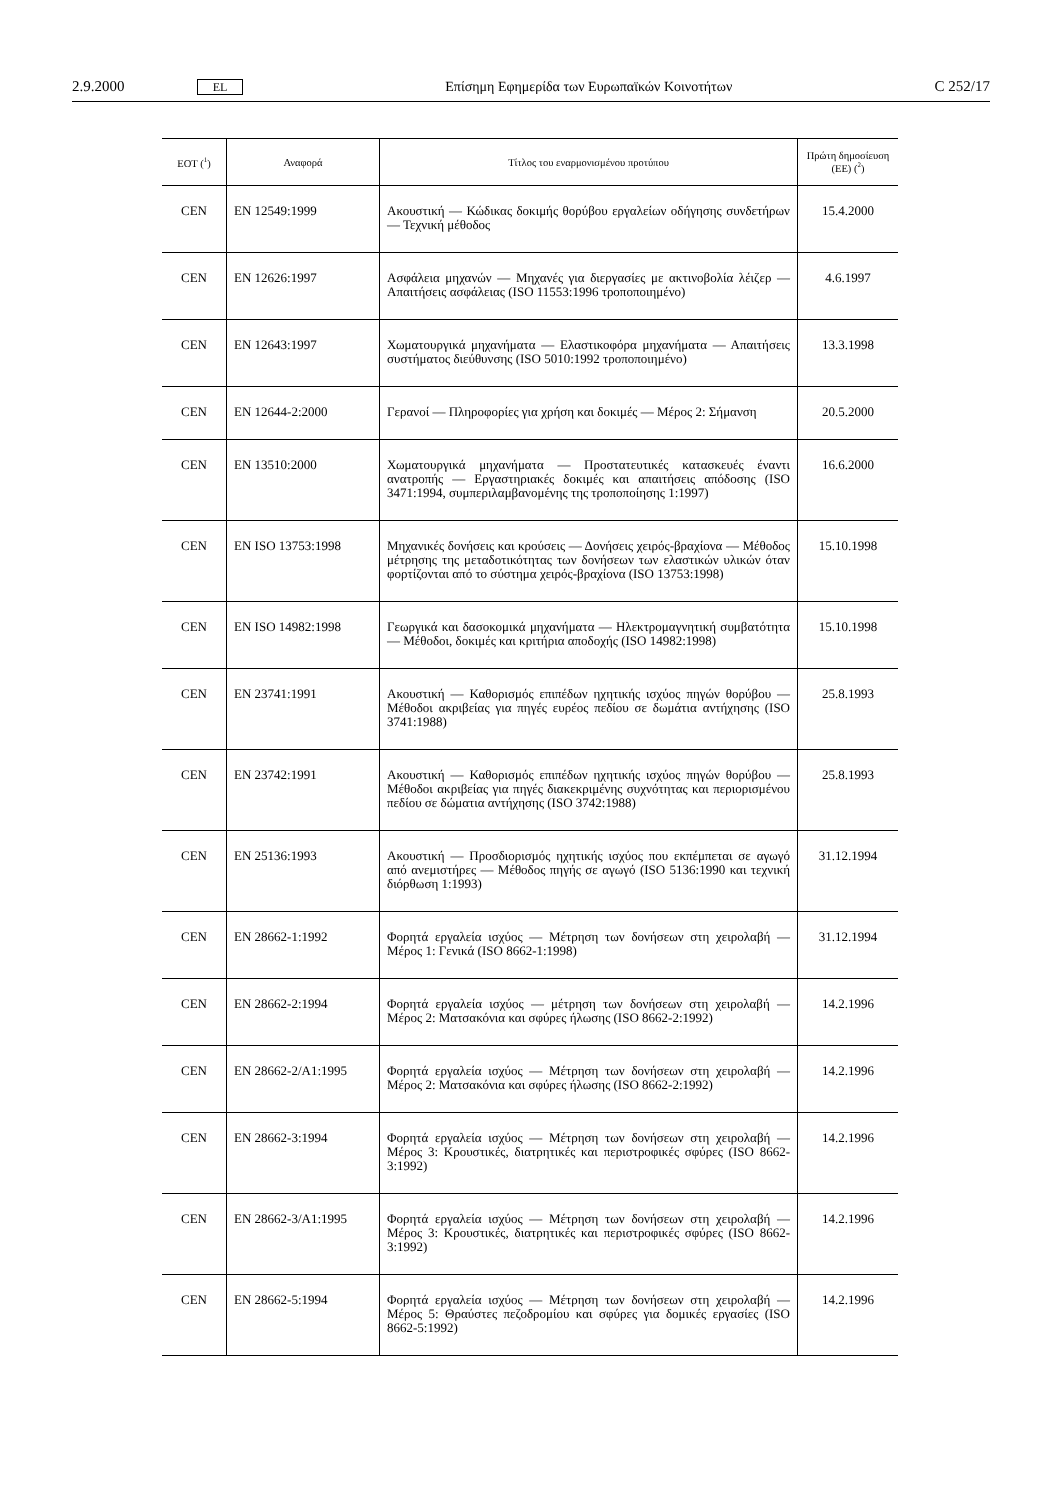2.9.2000 EL Επίσημη Εφημερίδα των Ευρωπαϊκών Κοινοτήτων C 252/17
| ΕΟΤ (<sup>1</sup>) | Αναφορά | Τίτλος του εναρμονισμένου προτύπου | Πρώτη δημοσίευση (ΕΕ) (<sup>2</sup>) |
| --- | --- | --- | --- |
| CEN | EN 12549:1999 | Ακουστική — Κώδικας δοκιμής θορύβου εργαλείων οδήγησης συνδετήρων — Τεχνική μέθοδος | 15.4.2000 |
| CEN | EN 12626:1997 | Ασφάλεια μηχανών — Μηχανές για διεργασίες με ακτινοβολία λέιζερ — Απαιτήσεις ασφάλειας (ISO 11553:1996 τροποποιημένο) | 4.6.1997 |
| CEN | EN 12643:1997 | Χωματουργικά μηχανήματα — Ελαστικοφόρα μηχανήματα — Απαιτήσεις συστήματος διεύθυνσης (ISO 5010:1992 τροποποιημένο) | 13.3.1998 |
| CEN | EN 12644-2:2000 | Γερανοί — Πληροφορίες για χρήση και δοκιμές — Μέρος 2: Σήμανση | 20.5.2000 |
| CEN | EN 13510:2000 | Χωματουργικά μηχανήματα — Προστατευτικές κατασκευές έναντι ανατροπής — Εργαστηριακές δοκιμές και απαιτήσεις απόδοσης (ISO 3471:1994, συμπεριλαμβανομένης της τροποποίησης 1:1997) | 16.6.2000 |
| CEN | EN ISO 13753:1998 | Μηχανικές δονήσεις και κρούσεις — Δονήσεις χειρός-βραχίονα — Μέθοδος μέτρησης της μεταδοτικότητας των δονήσεων των ελαστικών υλικών όταν φορτίζονται από το σύστημα χειρός-βραχίονα (ISO 13753:1998) | 15.10.1998 |
| CEN | EN ISO 14982:1998 | Γεωργικά και δασοκομικά μηχανήματα — Ηλεκτρομαγνητική συμβατότητα — Μέθοδοι, δοκιμές και κριτήρια αποδοχής (ISO 14982:1998) | 15.10.1998 |
| CEN | EN 23741:1991 | Ακουστική — Καθορισμός επιπέδων ηχητικής ισχύος πηγών θορύβου — Μέθοδοι ακριβείας για πηγές ευρέος πεδίου σε δωμάτια αντήχησης (ISO 3741:1988) | 25.8.1993 |
| CEN | EN 23742:1991 | Ακουστική — Καθορισμός επιπέδων ηχητικής ισχύος πηγών θορύβου — Μέθοδοι ακριβείας για πηγές διακεκριμένης συχνότητας και περιορισμένου πεδίου σε δώματια αντήχησης (ISO 3742:1988) | 25.8.1993 |
| CEN | EN 25136:1993 | Ακουστική — Προσδιορισμός ηχητικής ισχύος που εκπέμπεται σε αγωγό από ανεμιστήρες — Μέθοδος πηγής σε αγωγό (ISO 5136:1990 και τεχνική διόρθωση 1:1993) | 31.12.1994 |
| CEN | EN 28662-1:1992 | Φορητά εργαλεία ισχύος — Μέτρηση των δονήσεων στη χειρολαβή — Μέρος 1: Γενικά (ISO 8662-1:1998) | 31.12.1994 |
| CEN | EN 28662-2:1994 | Φορητά εργαλεία ισχύος — μέτρηση των δονήσεων στη χειρολαβή — Μέρος 2: Ματσακόνια και σφύρες ήλωσης (ISO 8662-2:1992) | 14.2.1996 |
| CEN | EN 28662-2/A1:1995 | Φορητά εργαλεία ισχύος — Μέτρηση των δονήσεων στη χειρολαβή — Μέρος 2: Ματσακόνια και σφύρες ήλωσης (ISO 8662-2:1992) | 14.2.1996 |
| CEN | EN 28662-3:1994 | Φορητά εργαλεία ισχύος — Μέτρηση των δονήσεων στη χειρολαβή — Μέρος 3: Κρουστικές, διατρητικές και περιστροφικές σφύρες (ISO 8662-3:1992) | 14.2.1996 |
| CEN | EN 28662-3/A1:1995 | Φορητά εργαλεία ισχύος — Μέτρηση των δονήσεων στη χειρολαβή — Μέρος 3: Κρουστικές, διατρητικές και περιστροφικές σφύρες (ISO 8662-3:1992) | 14.2.1996 |
| CEN | EN 28662-5:1994 | Φορητά εργαλεία ισχύος — Μέτρηση των δονήσεων στη χειρολαβή — Μέρος 5: Θραύστες πεζοδρομίου και σφύρες για δομικές εργασίες (ISO 8662-5:1992) | 14.2.1996 |